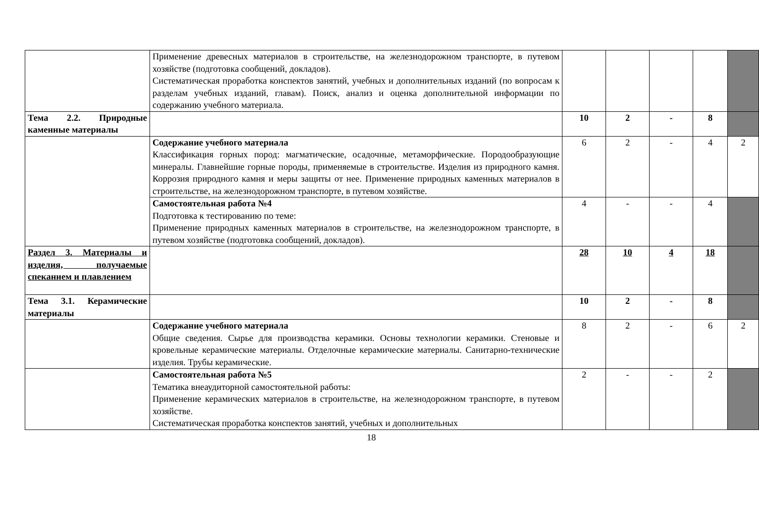| | Применение древесных материалов в строительстве, на железнодорожном транспорте, в путевом хозяйстве (подготовка сообщений, докладов). Систематическая проработка конспектов занятий, учебных и дополнительных изданий (по вопросам к разделам учебных изданий, главам). Поиск, анализ и оценка дополнительной информации по содержанию учебного материала. | | | | | |
| Тема 2.2. Природные каменные материалы | | 10 | 2 | - | 8 | |
| | Содержание учебного материала Классификация горных пород: магматические, осадочные, метаморфические. Породообразующие минералы. Главнейшие горные породы, применяемые в строительстве. Изделия из природного камня. Коррозия природного камня и меры защиты от нее. Применение природных каменных материалов в строительстве, на железнодорожном транспорте, в путевом хозяйстве. | 6 | 2 | - | 4 | 2 |
| | Самостоятельная работа №4 Подготовка к тестированию по теме: Применение природных каменных материалов в строительстве, на железнодорожном транспорте, в путевом хозяйстве (подготовка сообщений, докладов). | 4 | - | - | 4 | |
| Раздел 3. Материалы и изделия, получаемые спеканием и плавлением | | 28 | 10 | 4 | 18 | |
| Тема 3.1. Керамические материалы | | 10 | 2 | - | 8 | |
| | Содержание учебного материала Общие сведения. Сырье для производства керамики. Основы технологии керамики. Стеновые и кровельные керамические материалы. Отделочные керамические материалы. Санитарно-технические изделия. Трубы керамические. | 8 | 2 | - | 6 | 2 |
| | Самостоятельная работа №5 Тематика внеаудиторной самостоятельной работы: Применение керамических материалов в строительстве, на железнодорожном транспорте, в путевом хозяйстве. Систематическая проработка конспектов занятий, учебных и дополнительных | 2 | - | - | 2 | |
18